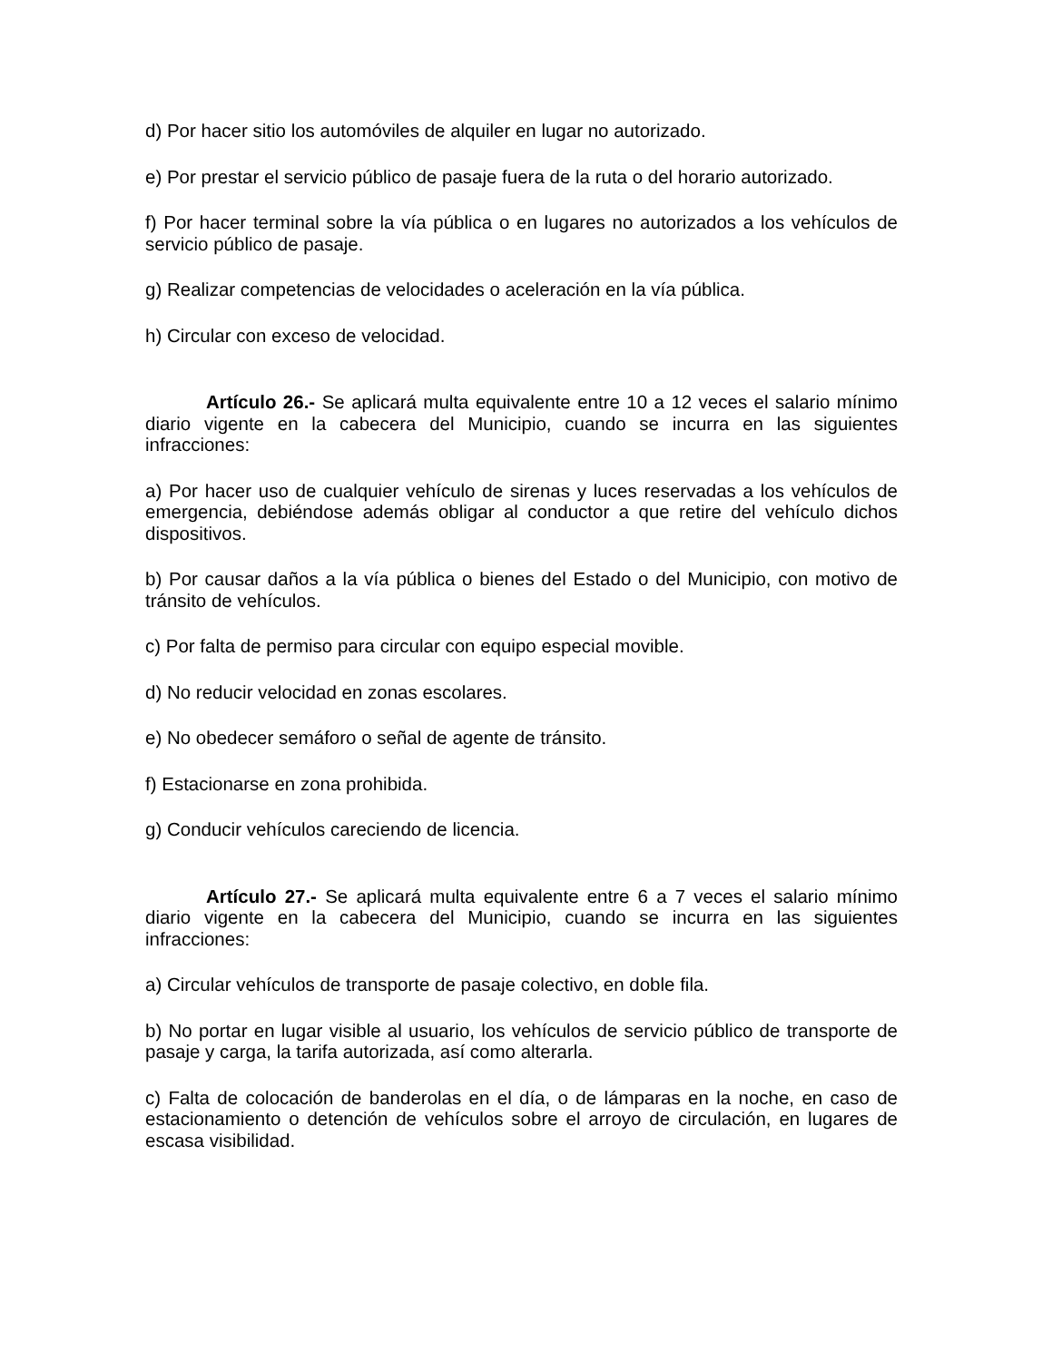d) Por hacer sitio los automóviles de alquiler en lugar no autorizado.
e) Por prestar el servicio público de pasaje fuera de la ruta o del horario autorizado.
f) Por hacer terminal sobre la vía pública o en lugares no autorizados a los vehículos de servicio público de pasaje.
g) Realizar competencias de velocidades o aceleración en la vía pública.
h) Circular con exceso de velocidad.
Artículo 26.- Se aplicará multa equivalente entre 10 a 12 veces el salario mínimo diario vigente en la cabecera del Municipio, cuando se incurra en las siguientes infracciones:
a) Por hacer uso de cualquier vehículo de sirenas y luces reservadas a los vehículos de emergencia, debiéndose además obligar al conductor a que retire del vehículo dichos dispositivos.
b) Por causar daños a la vía pública o bienes del Estado o del Municipio, con motivo de tránsito de vehículos.
c) Por falta de permiso para circular con equipo especial movible.
d) No reducir velocidad en zonas escolares.
e) No obedecer semáforo o señal de agente de tránsito.
f) Estacionarse en zona prohibida.
g) Conducir vehículos careciendo de licencia.
Artículo 27.- Se aplicará multa equivalente entre 6 a 7 veces el salario mínimo diario vigente en la cabecera del Municipio, cuando se incurra en las siguientes infracciones:
a) Circular vehículos de transporte de pasaje colectivo, en doble fila.
b) No portar en lugar visible al usuario, los vehículos de servicio público de transporte de pasaje y carga, la tarifa autorizada, así como alterarla.
c) Falta de colocación de banderolas en el día, o de lámparas en la noche, en caso de estacionamiento o detención de vehículos sobre el arroyo de circulación, en lugares de escasa visibilidad.